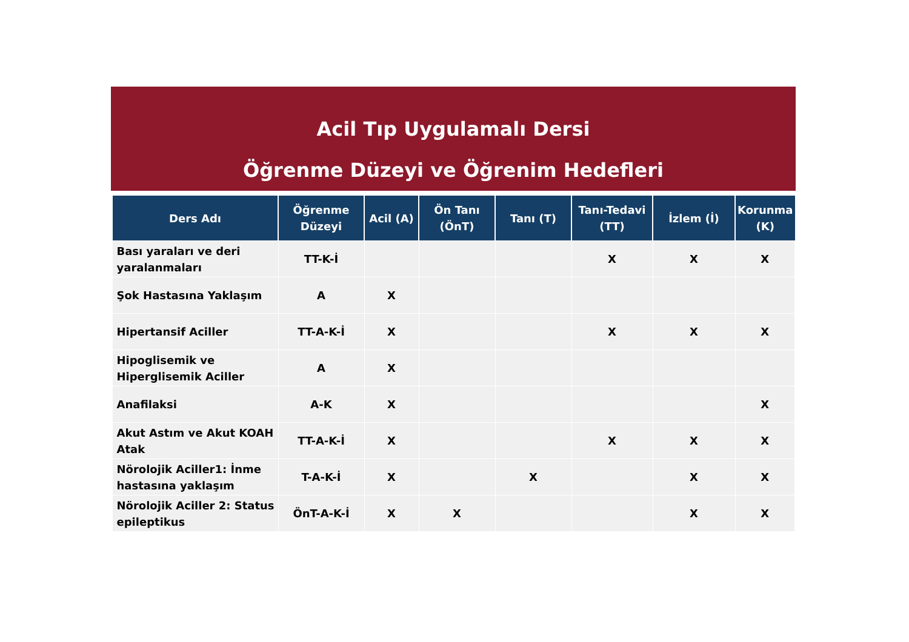Acil Tıp Uygulamalı Dersi
Öğrenme Düzeyi ve Öğrenim Hedefleri
| Ders Adı | Öğrenme Düzeyi | Acil (A) | Ön Tanı (ÖnT) | Tanı (T) | Tanı-Tedavi (TT) | İzlem (İ) | Korunma (K) |
| --- | --- | --- | --- | --- | --- | --- | --- |
| Bası yaraları ve deri yaralanmaları | TT-K-İ | | | | X | X | X |
| Şok Hastasına Yaklaşım | A | X | | | | | |
| Hipertansif Aciller | TT-A-K-İ | X | | | X | X | X |
| Hipoglisemik ve Hiperglisemik Aciller | A | X | | | | | |
| Anafilaksi | A-K | X | | | | | X |
| Akut Astım ve Akut KOAH Atak | TT-A-K-İ | X | | | X | X | X |
| Nörolojik Aciller1: İnme hastasına yaklaşım | T-A-K-İ | X | | X | | X | X |
| Nörolojik Aciller 2: Status epileptikus | ÖnT-A-K-İ | X | X | | | X | X |